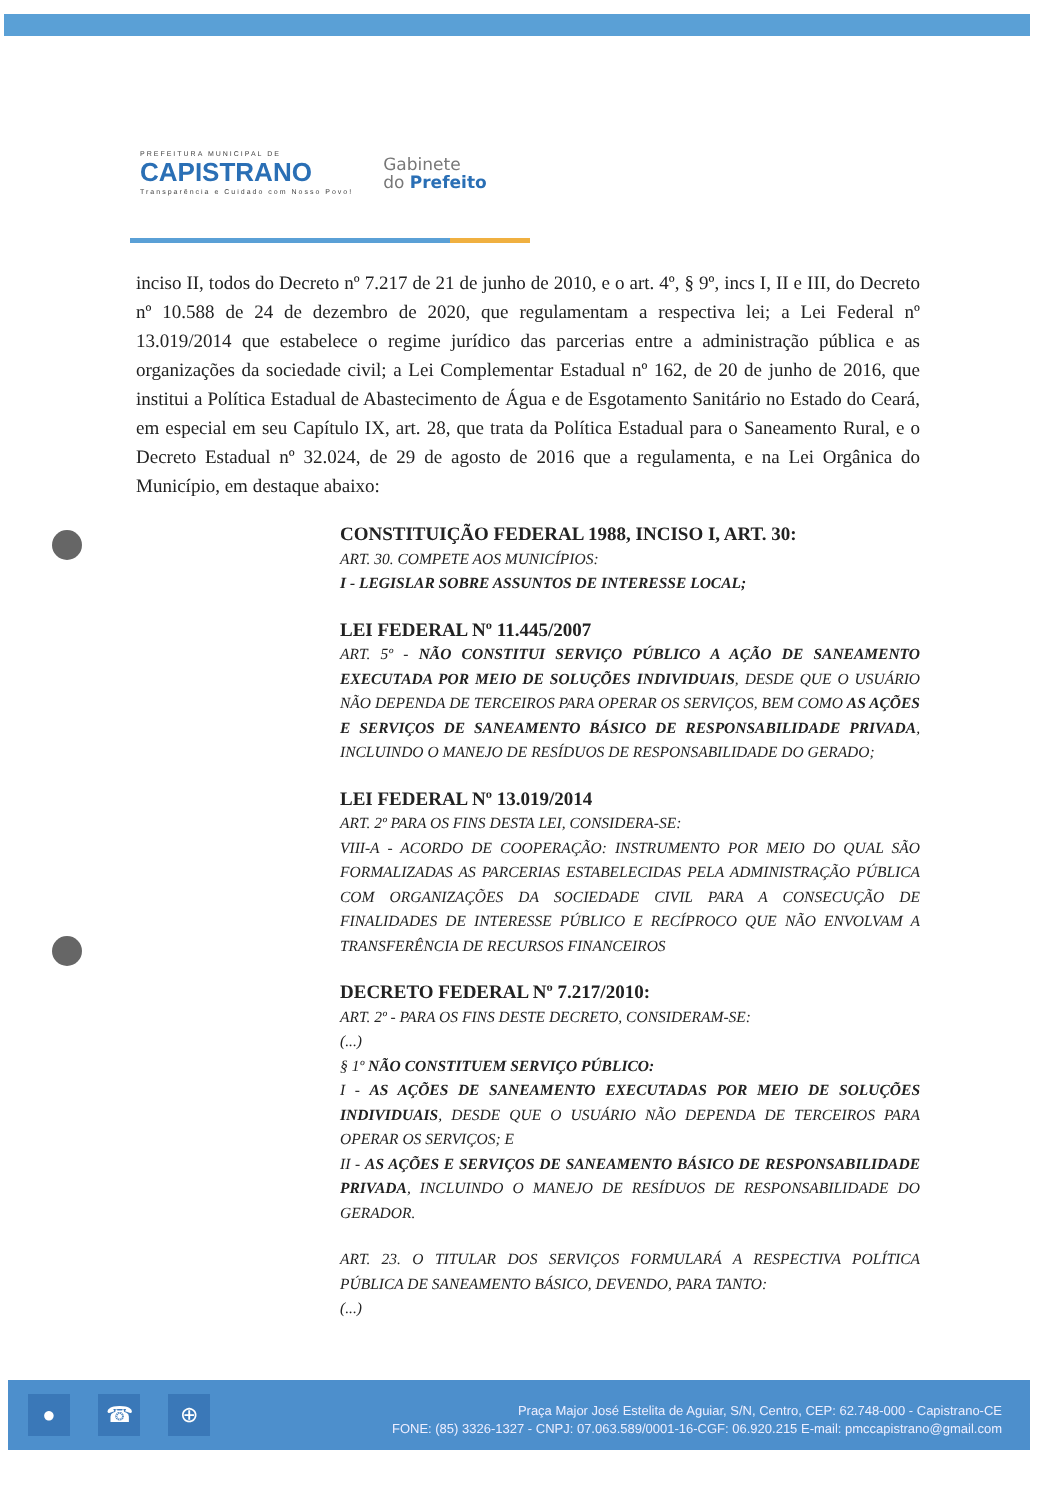PREFEITURA MUNICIPAL DE
CAPISTRANO
Transparência e Cuidado com Nosso Povo!
Gabinete
do Prefeito
inciso II, todos do Decreto nº 7.217 de 21 de junho de 2010, e o art. 4º, § 9º, incs I, II e III, do Decreto nº 10.588 de 24 de dezembro de 2020, que regulamentam a respectiva lei; a Lei Federal nº 13.019/2014 que estabelece o regime jurídico das parcerias entre a administração pública e as organizações da sociedade civil; a Lei Complementar Estadual nº 162, de 20 de junho de 2016, que institui a Política Estadual de Abastecimento de Água e de Esgotamento Sanitário no Estado do Ceará, em especial em seu Capítulo IX, art. 28, que trata da Política Estadual para o Saneamento Rural, e o Decreto Estadual nº 32.024, de 29 de agosto de 2016 que a regulamenta, e na Lei Orgânica do Município, em destaque abaixo:
CONSTITUIÇÃO FEDERAL 1988, INCISO I, ART. 30:
ART. 30. COMPETE AOS MUNICÍPIOS:
I - LEGISLAR SOBRE ASSUNTOS DE INTERESSE LOCAL;
LEI FEDERAL Nº 11.445/2007
ART. 5º - NÃO CONSTITUI SERVIÇO PÚBLICO A AÇÃO DE SANEAMENTO EXECUTADA POR MEIO DE SOLUÇÕES INDIVIDUAIS, DESDE QUE O USUÁRIO NÃO DEPENDA DE TERCEIROS PARA OPERAR OS SERVIÇOS, BEM COMO AS AÇÕES E SERVIÇOS DE SANEAMENTO BÁSICO DE RESPONSABILIDADE PRIVADA, INCLUINDO O MANEJO DE RESÍDUOS DE RESPONSABILIDADE DO GERADO;
LEI FEDERAL Nº 13.019/2014
ART. 2º PARA OS FINS DESTA LEI, CONSIDERA-SE:
VIII-A - ACORDO DE COOPERAÇÃO: INSTRUMENTO POR MEIO DO QUAL SÃO FORMALIZADAS AS PARCERIAS ESTABELECIDAS PELA ADMINISTRAÇÃO PÚBLICA COM ORGANIZAÇÕES DA SOCIEDADE CIVIL PARA A CONSECUÇÃO DE FINALIDADES DE INTERESSE PÚBLICO E RECÍPROCO QUE NÃO ENVOLVAM A TRANSFERÊNCIA DE RECURSOS FINANCEIROS
DECRETO FEDERAL Nº 7.217/2010:
ART. 2º - PARA OS FINS DESTE DECRETO, CONSIDERAM-SE:
(...)
§ 1º NÃO CONSTITUEM SERVIÇO PÚBLICO:
I - AS AÇÕES DE SANEAMENTO EXECUTADAS POR MEIO DE SOLUÇÕES INDIVIDUAIS, DESDE QUE O USUÁRIO NÃO DEPENDA DE TERCEIROS PARA OPERAR OS SERVIÇOS; E
II - AS AÇÕES E SERVIÇOS DE SANEAMENTO BÁSICO DE RESPONSABILIDADE PRIVADA, INCLUINDO O MANEJO DE RESÍDUOS DE RESPONSABILIDADE DO GERADOR.
ART. 23. O TITULAR DOS SERVIÇOS FORMULARÁ A RESPECTIVA POLÍTICA PÚBLICA DE SANEAMENTO BÁSICO, DEVENDO, PARA TANTO:
(...)
● ☎ ⊕
Praça Major José Estelita de Aguiar, S/N, Centro, CEP: 62.748-000 - Capistrano-CE
FONE: (85) 3326-1327 - CNPJ: 07.063.589/0001-16-CGF: 06.920.215 E-mail: pmccapistrano@gmail.com